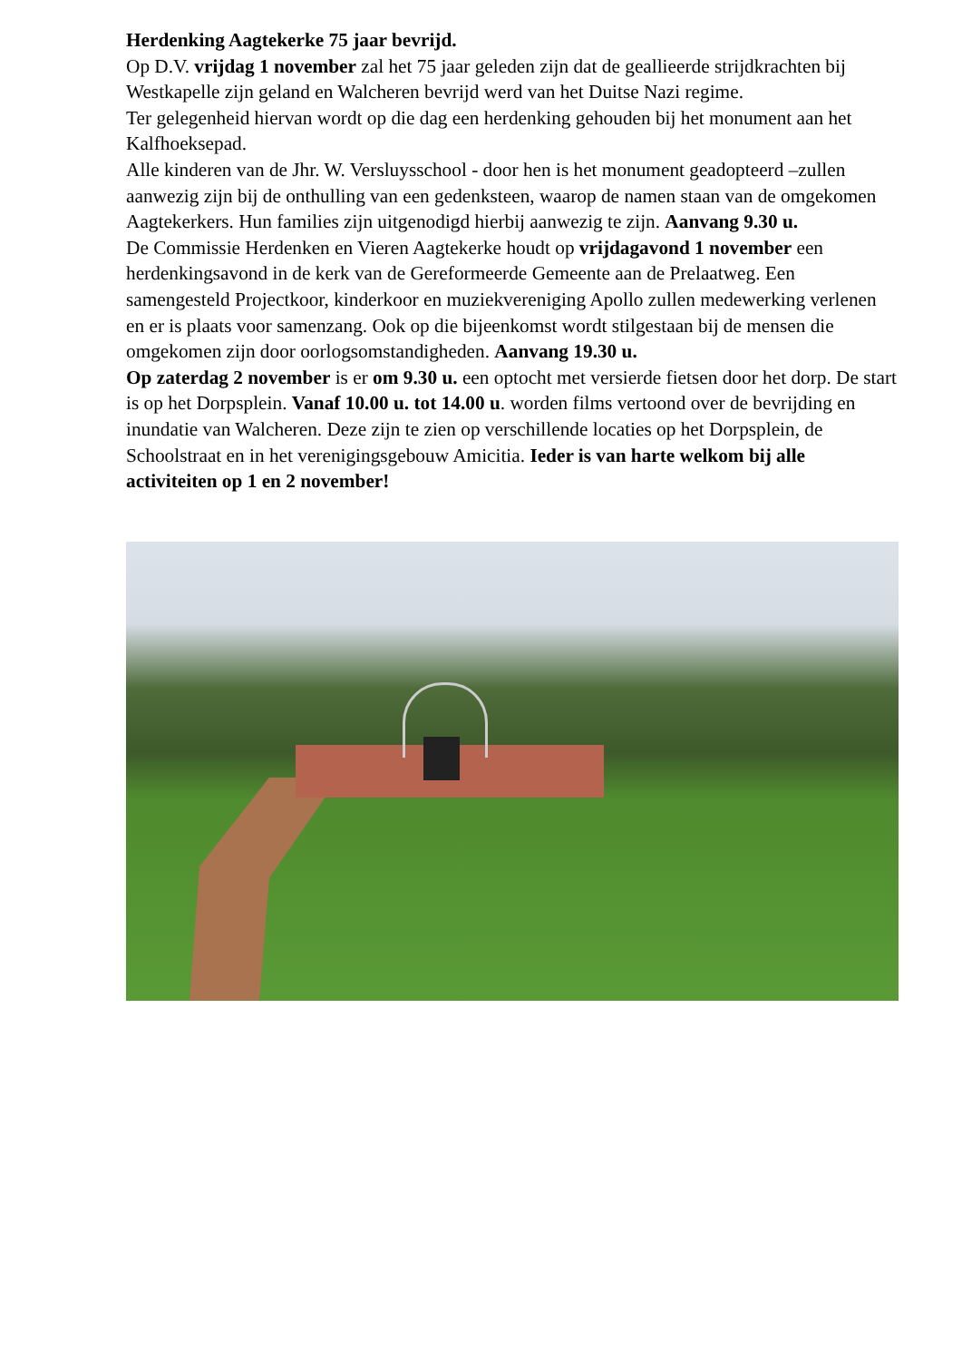Herdenking Aagtekerke 75 jaar bevrijd.
Op D.V. vrijdag 1 november zal het 75 jaar geleden zijn dat de geallieerde strijdkrachten bij Westkapelle zijn geland en Walcheren bevrijd werd van het Duitse Nazi regime.
Ter gelegenheid hiervan wordt op die dag een herdenking gehouden bij het monument aan het Kalfhoeksepad.
Alle kinderen van de Jhr. W. Versluysschool - door hen is het monument geadopteerd –zullen aanwezig zijn bij de onthulling van een gedenksteen, waarop de namen staan van de omgekomen Aagtekerkers. Hun families zijn uitgenodigd hierbij aanwezig te zijn. Aanvang 9.30 u.
De Commissie Herdenken en Vieren Aagtekerke houdt op vrijdagavond 1 november een herdenkingsavond in de kerk van de Gereformeerde Gemeente aan de Prelaatweg. Een samengesteld Projectkoor, kinderkoor en muziekvereniging Apollo zullen medewerking verlenen en er is plaats voor samenzang. Ook op die bijeenkomst wordt stilgestaan bij de mensen die omgekomen zijn door oorlogsomstandigheden. Aanvang 19.30 u.
Op zaterdag 2 november is er om 9.30 u. een optocht met versierde fietsen door het dorp. De start is op het Dorpsplein. Vanaf 10.00 u. tot 14.00 u. worden films vertoond over de bevrijding en inundatie van Walcheren. Deze zijn te zien op verschillende locaties op het Dorpsplein, de Schoolstraat en in het verenigingsgebouw Amicitia. Ieder is van harte welkom bij alle activiteiten op 1 en 2 november!